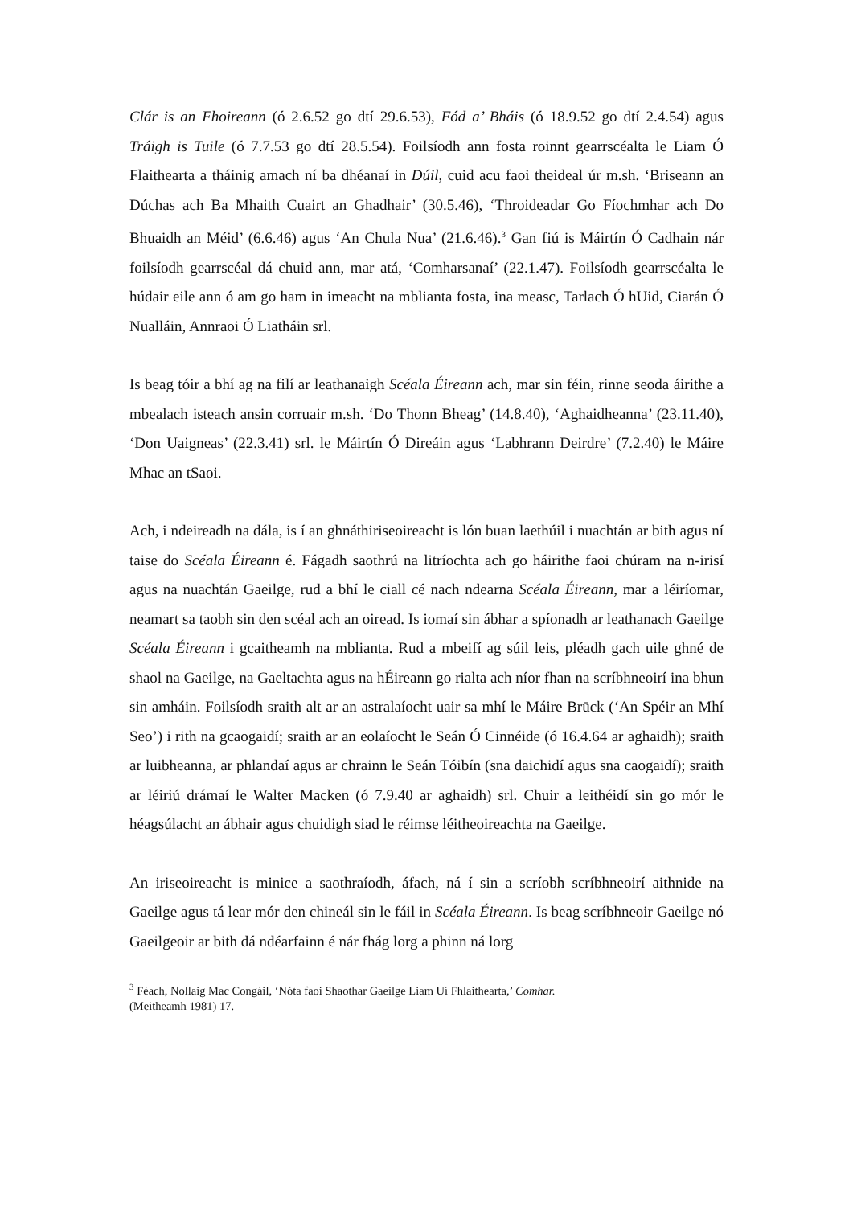Clár is an Fhoireann (ó 2.6.52 go dtí 29.6.53), Fód a’ Bháis (ó 18.9.52 go dtí 2.4.54) agus Tráigh is Tuile (ó 7.7.53 go dtí 28.5.54). Foilsíodh ann fosta roinnt gearrscéalta le Liam Ó Flaithearta a tháinig amach ní ba dhéanaí in Dúil, cuid acu faoi theideal úr m.sh. ‘Briseann an Dúchas ach Ba Mhaith Cuairt an Ghadhair’ (30.5.46), ‘Throideadar Go Fíochmhar ach Do Bhuaidh an Méid’ (6.6.46) agus ‘An Chula Nua’ (21.6.46).<sup>3</sup> Gan fiú is Máirtín Ó Cadhain nár foilsíodh gearrscéal dá chuid ann, mar atá, ‘Comharsanaí’ (22.1.47). Foilsíodh gearrscéalta le húdair eile ann ó am go ham in imeacht na mblianta fosta, ina measc, Tarlach Ó hUid, Ciarán Ó Nualláin, Annraoi Ó Liatháin srl.
Is beag tóir a bhí ag na filí ar leathanaigh Scéala Éireann ach, mar sin féin, rinne seoda áirithe a mbealach isteach ansin corruair m.sh. ‘Do Thonn Bheag’ (14.8.40), ‘Aghaidheanna’ (23.11.40), ‘Don Uaigneas’ (22.3.41) srl. le Máirtín Ó Direáin agus ‘Labhrann Deirdre’ (7.2.40) le Máire Mhac an tSaoi.
Ach, i ndeireadh na dála, is í an ghnáthiriseoireacht is lón buan laethúil i nuachtán ar bith agus ní taise do Scéala Éireann é. Fágadh saothrú na litríochta ach go háirithe faoi chúram na n-irisí agus na nuachtán Gaeilge, rud a bhí le ciall cé nach ndearna Scéala Éireann, mar a léiríomar, neamart sa taobh sin den scéal ach an oiread. Is iomaí sin ábhar a spíonadh ar leathanach Gaeilge Scéala Éireann i gcaitheamh na mblianta. Rud a mbeifí ag súil leis, pléadh gach uile ghné de shaol na Gaeilge, na Gaeltachta agus na hÉireann go rialta ach níor fhan na scríbhneoirí ina bhun sin amháin. Foilsíodh sraith alt ar an astralaíocht uair sa mhí le Máire Brūck (‘An Spéir an Mhí Seo’) i rith na gcaogaidí; sraith ar an eolaíocht le Seán Ó Cinnéide (ó 16.4.64 ar aghaidh); sraith ar luibheanna, ar phlandaí agus ar chrainn le Seán Tóibín (sna daichidí agus sna caogaidí); sraith ar léiriú drámaí le Walter Macken (ó 7.9.40 ar aghaidh) srl. Chuir a leithéidí sin go mór le héagsúlacht an ábhair agus chuidigh siad le réimse léitheoireachta na Gaeilge.
An iriseoireacht is minice a saothraíodh, áfach, ná í sin a scríobh scríbhneoirí aithnide na Gaeilge agus tá lear mór den chineál sin le fáil in Scéala Éireann. Is beag scríbhneoir Gaeilge nó Gaeilgeoir ar bith dá ndéarfainn é nár fhág lorg a phinn ná lorg
<sup>3</sup> Féach, Nollaig Mac Congáil, ‘Nóta faoi Shaothar Gaeilge Liam Uí Fhlaithearta,’ Comhar.
(Meitheamh 1981) 17.